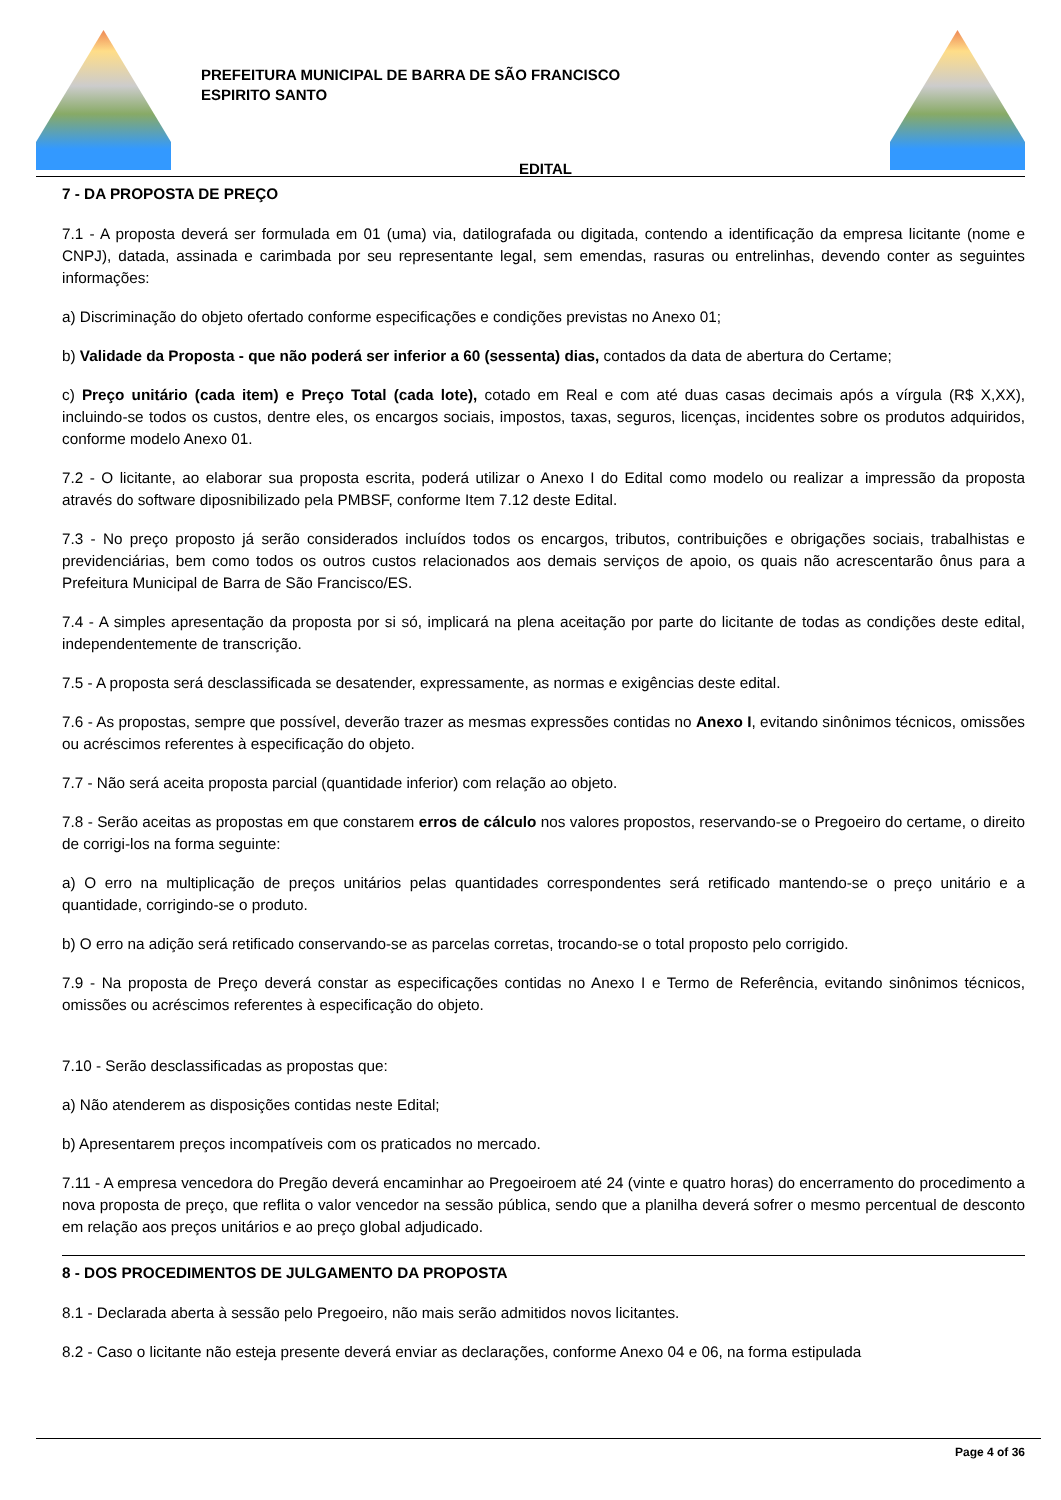PREFEITURA MUNICIPAL DE BARRA DE SÃO FRANCISCO
ESPIRITO SANTO
EDITAL
7 - DA PROPOSTA DE PREÇO
7.1 - A proposta deverá ser formulada em 01 (uma) via, datilografada ou digitada, contendo a identificação da empresa licitante (nome e CNPJ), datada, assinada e carimbada por seu representante legal, sem emendas, rasuras ou entrelinhas, devendo conter as seguintes informações:
a) Discriminação do objeto ofertado conforme especificações e condições previstas no Anexo 01;
b) Validade da Proposta - que não poderá ser inferior a 60 (sessenta) dias, contados da data de abertura do Certame;
c) Preço unitário (cada item) e Preço Total (cada lote), cotado em Real e com até duas casas decimais após a vírgula (R$ X,XX), incluindo-se todos os custos, dentre eles, os encargos sociais, impostos, taxas, seguros, licenças, incidentes sobre os produtos adquiridos, conforme modelo Anexo 01.
7.2 - O licitante, ao elaborar sua proposta escrita, poderá utilizar o Anexo I do Edital como modelo ou realizar a impressão da proposta através do software diposnibilizado pela PMBSF, conforme Item 7.12 deste Edital.
7.3 - No preço proposto já serão considerados incluídos todos os encargos, tributos, contribuições e obrigações sociais, trabalhistas e previdenciárias, bem como todos os outros custos relacionados aos demais serviços de apoio, os quais não acrescentarão ônus para a Prefeitura Municipal de Barra de São Francisco/ES.
7.4 - A simples apresentação da proposta por si só, implicará na plena aceitação por parte do licitante de todas as condições deste edital, independentemente de transcrição.
7.5 - A proposta será desclassificada se desatender, expressamente, as normas e exigências deste edital.
7.6 - As propostas, sempre que possível, deverão trazer as mesmas expressões contidas no Anexo I, evitando sinônimos técnicos, omissões ou acréscimos referentes à especificação do objeto.
7.7 - Não será aceita proposta parcial (quantidade inferior) com relação ao objeto.
7.8 - Serão aceitas as propostas em que constarem erros de cálculo nos valores propostos, reservando-se o Pregoeiro do certame, o direito de corrigi-los na forma seguinte:
a) O erro na multiplicação de preços unitários pelas quantidades correspondentes será retificado mantendo-se o preço unitário e a quantidade, corrigindo-se o produto.
b) O erro na adição será retificado conservando-se as parcelas corretas, trocando-se o total proposto pelo corrigido.
7.9 - Na proposta de Preço deverá constar as especificações contidas no Anexo I e Termo de Referência, evitando sinônimos técnicos, omissões ou acréscimos referentes à especificação do objeto.
7.10 - Serão desclassificadas as propostas que:
a) Não atenderem as disposições contidas neste Edital;
b) Apresentarem preços incompatíveis com os praticados no mercado.
7.11 - A empresa vencedora do Pregão deverá encaminhar ao Pregoeiroem até 24 (vinte e quatro horas) do encerramento do procedimento a nova proposta de preço, que reflita o valor vencedor na sessão pública, sendo que a planilha deverá sofrer o mesmo percentual de desconto em relação aos preços unitários e ao preço global adjudicado.
8 - DOS PROCEDIMENTOS DE JULGAMENTO DA PROPOSTA
8.1 - Declarada aberta à sessão pelo Pregoeiro, não mais serão admitidos novos licitantes.
8.2 - Caso o licitante não esteja presente deverá enviar as declarações, conforme Anexo 04 e 06, na forma estipulada
Page 4 of 36